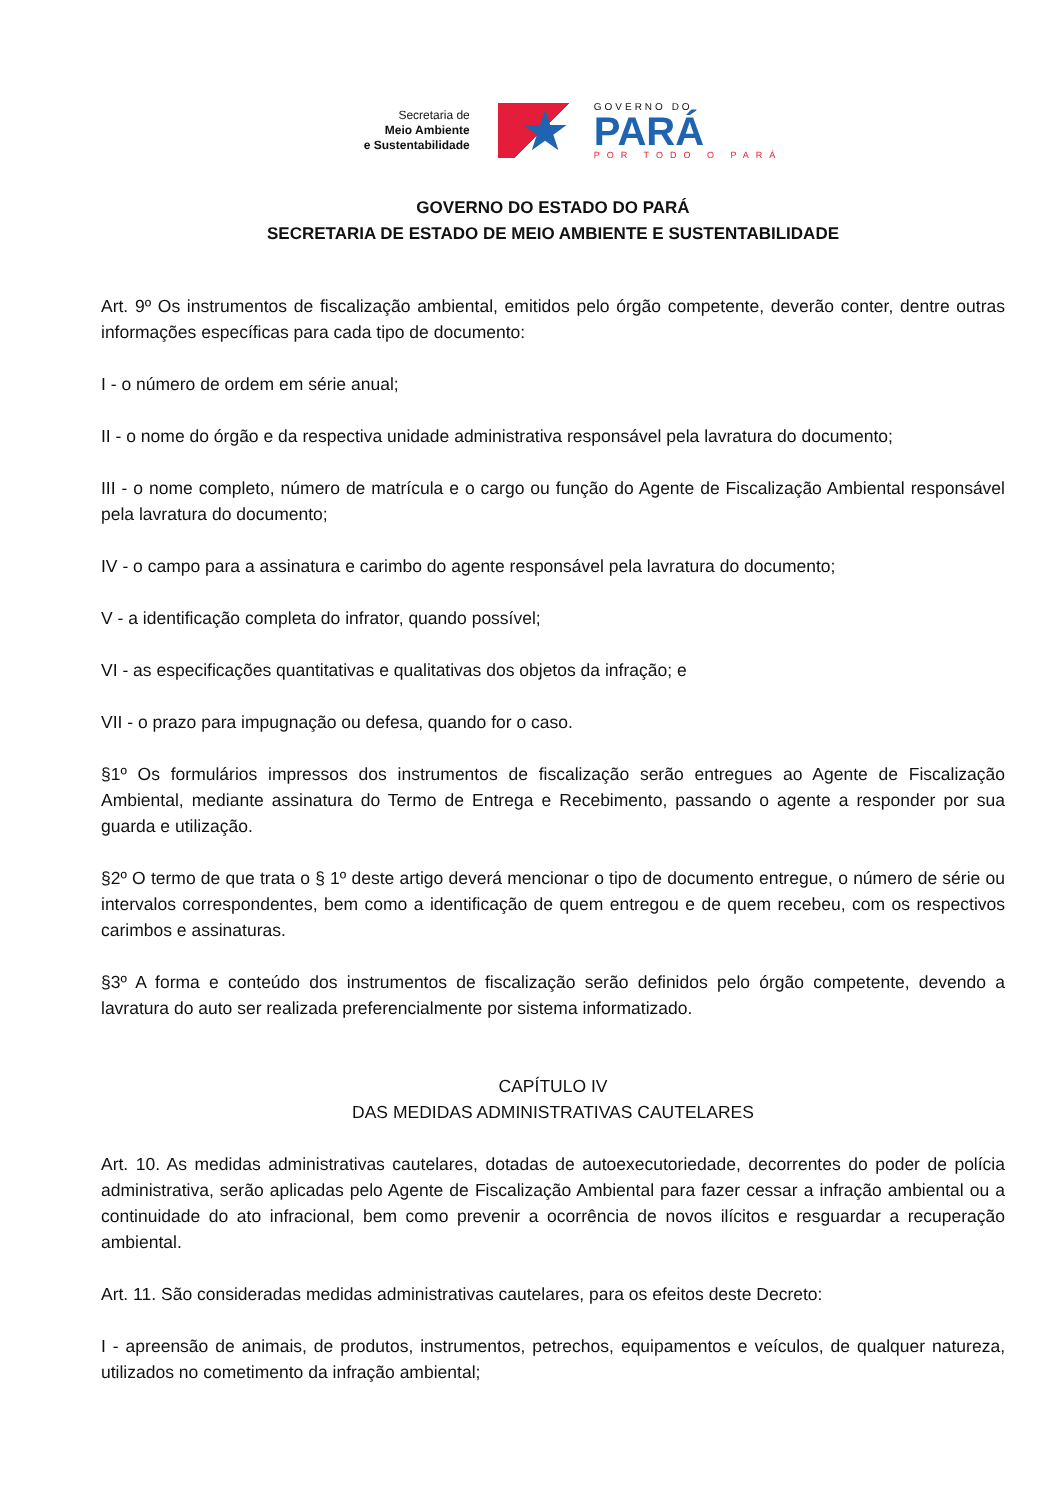Secretaria de
Meio Ambiente
e Sustentabilidade
★
GOVERNO DO
PARÁ
POR TODO O PARÁ
GOVERNO DO ESTADO DO PARÁ
SECRETARIA DE ESTADO DE MEIO AMBIENTE E SUSTENTABILIDADE
Art. 9º Os instrumentos de fiscalização ambiental, emitidos pelo órgão competente, deverão conter, dentre outras informações específicas para cada tipo de documento:
I - o número de ordem em série anual;
II - o nome do órgão e da respectiva unidade administrativa responsável pela lavratura do documento;
III - o nome completo, número de matrícula e o cargo ou função do Agente de Fiscalização Ambiental responsável pela lavratura do documento;
IV - o campo para a assinatura e carimbo do agente responsável pela lavratura do documento;
V - a identificação completa do infrator, quando possível;
VI - as especificações quantitativas e qualitativas dos objetos da infração; e
VII - o prazo para impugnação ou defesa, quando for o caso.
§1º Os formulários impressos dos instrumentos de fiscalização serão entregues ao Agente de Fiscalização Ambiental, mediante assinatura do Termo de Entrega e Recebimento, passando o agente a responder por sua guarda e utilização.
§2º O termo de que trata o § 1º deste artigo deverá mencionar o tipo de documento entregue, o número de série ou intervalos correspondentes, bem como a identificação de quem entregou e de quem recebeu, com os respectivos carimbos e assinaturas.
§3º A forma e conteúdo dos instrumentos de fiscalização serão definidos pelo órgão competente, devendo a lavratura do auto ser realizada preferencialmente por sistema informatizado.
CAPÍTULO IV
DAS MEDIDAS ADMINISTRATIVAS CAUTELARES
Art. 10. As medidas administrativas cautelares, dotadas de autoexecutoriedade, decorrentes do poder de polícia administrativa, serão aplicadas pelo Agente de Fiscalização Ambiental para fazer cessar a infração ambiental ou a continuidade do ato infracional, bem como prevenir a ocorrência de novos ilícitos e resguardar a recuperação ambiental.
Art. 11. São consideradas medidas administrativas cautelares, para os efeitos deste Decreto:
I - apreensão de animais, de produtos, instrumentos, petrechos, equipamentos e veículos, de qualquer natureza, utilizados no cometimento da infração ambiental;